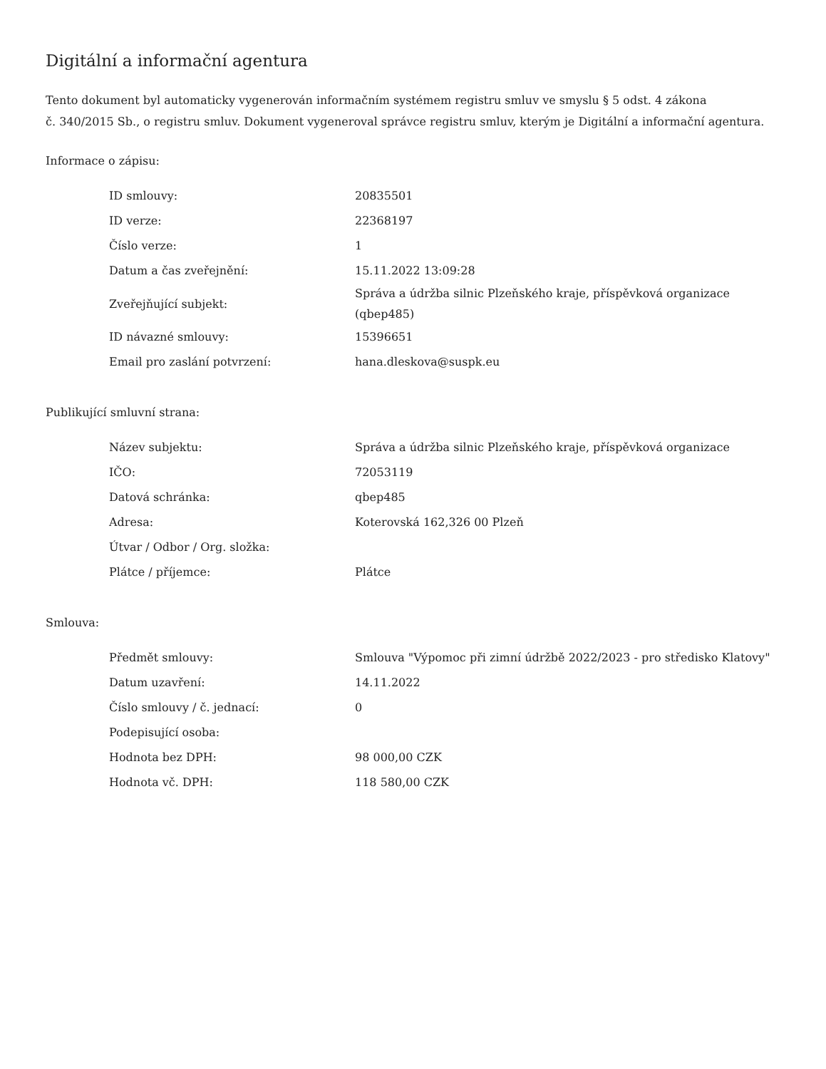Digitální a informační agentura
Tento dokument byl automaticky vygenerován informačním systémem registru smluv ve smyslu § 5 odst. 4 zákona
č. 340/2015 Sb., o registru smluv. Dokument vygeneroval správce registru smluv, kterým je Digitální a informační agentura.
Informace o zápisu:
| ID smlouvy: | 20835501 |
| ID verze: | 22368197 |
| Číslo verze: | 1 |
| Datum a čas zveřejnění: | 15.11.2022 13:09:28 |
| Zveřejňující subjekt: | Správa a údržba silnic Plzeňského kraje, příspěvková organizace (qbep485) |
| ID návazné smlouvy: | 15396651 |
| Email pro zaslání potvrzení: | hana.dleskova@suspk.eu |
Publikující smluvní strana:
| Název subjektu: | Správa a údržba silnic Plzeňského kraje, příspěvková organizace |
| IČO: | 72053119 |
| Datová schránka: | qbep485 |
| Adresa: | Koterovská 162,326 00 Plzeň |
| Útvar / Odbor / Org. složka: | |
| Plátce / příjemce: | Plátce |
Smlouva:
| Předmět smlouvy: | Smlouva "Výpomoc při zimní údržbě 2022/2023 - pro středisko Klatovy" |
| Datum uzavření: | 14.11.2022 |
| Číslo smlouvy / č. jednací: | 0 |
| Podepisující osoba: | |
| Hodnota bez DPH: | 98 000,00 CZK |
| Hodnota vč. DPH: | 118 580,00 CZK |